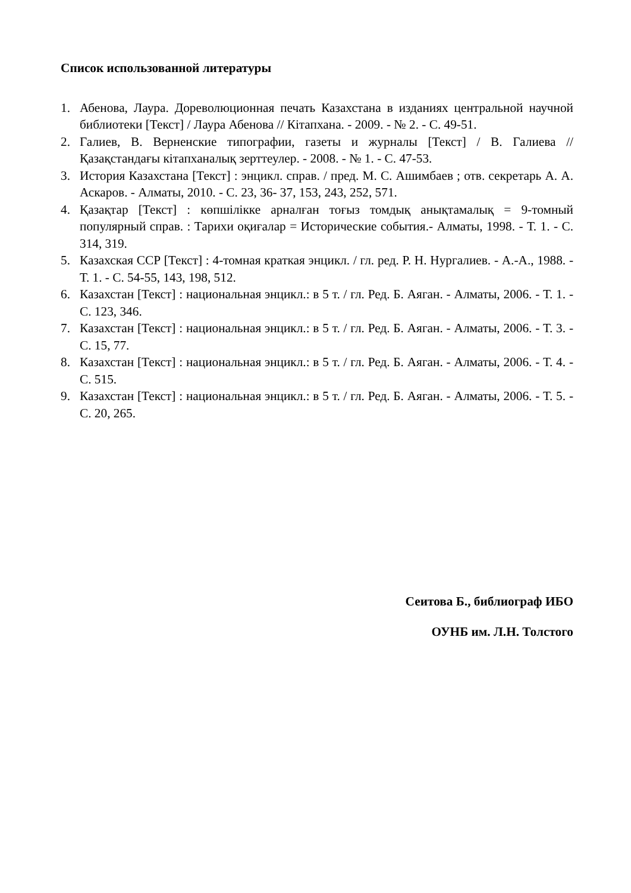Список использованной литературы
1. Абенова, Лаура. Дореволюционная печать Казахстана в изданиях центральной научной библиотеки [Текст] / Лаура Абенова // Кітапхана. - 2009. - № 2. - С. 49-51.
2. Галиев, В. Верненские типографии, газеты и журналы [Текст] / В. Галиева // Қазақстандағы кітапханалық зерттеулер. - 2008. - № 1. - С. 47-53.
3. История Казахстана [Текст] : энцикл. справ. / пред. М. С. Ашимбаев ; отв. секретарь А. А. Аскаров. - Алматы, 2010. - С. 23, 36- 37, 153, 243, 252, 571.
4. Қазақтар [Текст] : көпшілікке арналған тоғыз томдық анықтамалық = 9-томный популярный справ. : Тарихи оқиғалар = Исторические события.- Алматы, 1998. - Т. 1. - С. 314, 319.
5. Казахская ССР [Текст] : 4-томная краткая энцикл. / гл. ред. Р. Н. Нургалиев. - А.-А., 1988. - Т. 1. - С. 54-55, 143, 198, 512.
6. Казахстан [Текст] : национальная энцикл.: в 5 т. / гл. Ред. Б. Аяган. - Алматы, 2006. - Т. 1. - С. 123, 346.
7. Казахстан [Текст] : национальная энцикл.: в 5 т. / гл. Ред. Б. Аяган. - Алматы, 2006. - Т. 3. - С. 15, 77.
8. Казахстан [Текст] : национальная энцикл.: в 5 т. / гл. Ред. Б. Аяган. - Алматы, 2006. - Т. 4. - С. 515.
9. Казахстан [Текст] : национальная энцикл.: в 5 т. / гл. Ред. Б. Аяган. - Алматы, 2006. - Т. 5. - С. 20, 265.
Сеитова Б., библиограф ИБО
ОУНБ им. Л.Н. Толстого